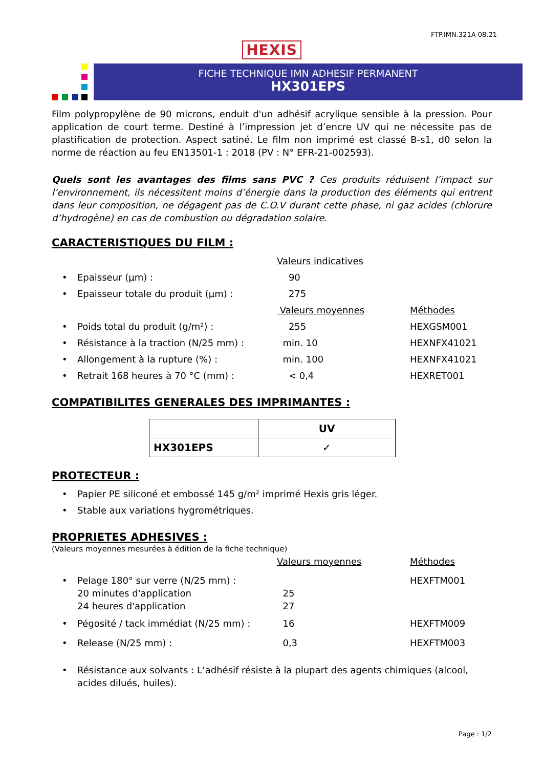FTP.IMN.321A 08.21
HEXIS
FICHE TECHNIQUE IMN ADHESIF PERMANENT
HX301EPS
Film polypropylène de 90 microns, enduit d'un adhésif acrylique sensible à la pression. Pour application de court terme. Destiné à l’impression jet d’encre UV qui ne nécessite pas de plastification de protection. Aspect satiné. Le film non imprimé est classé B-s1, d0 selon la norme de réaction au feu EN13501-1 : 2018 (PV : N° EFR-21-002593).
Quels sont les avantages des films sans PVC ? Ces produits réduisent l’impact sur l’environnement, ils nécessitent moins d’énergie dans la production des éléments qui entrent dans leur composition, ne dégagent pas de C.O.V durant cette phase, ni gaz acides (chlorure d’hydrogène) en cas de combustion ou dégradation solaire.
CARACTERISTIQUES DU FILM :
Valeurs indicatives
• Epaisseur (µm) : 90
• Epaisseur totale du produit (µm) : 275
Valeurs moyennes Méthodes
• Poids total du produit (g/m²) : 255 HEXGSM001
• Résistance à la traction (N/25 mm) :
min. 10 HEXNFX41021
• Allongement à la rupture (%) : min. 100 HEXNFX41021
• Retrait 168 heures à 70 °C (mm) : < 0,4 HEXRET001
COMPATIBILITES GENERALES DES IMPRIMANTES :
| | UV |
| --- | --- |
| HX301EPS | ✓ |
PROTECTEUR :
• Papier PE siliconé et embossé 145 g/m² imprimé Hexis gris léger.
• Stable aux variations hygrométriques.
PROPRIETES ADHESIVES :
(Valeurs moyennes mesurées à édition de la fiche technique)
Valeurs moyennes Méthodes
• Pelage 180° sur verre (N/25 mm) :
20 minutes d'application
24 heures d'application
25
27
HEXFTM001
• Pégosité / tack immédiat (N/25 mm) :
16 HEXFTM009
• Release (N/25 mm) : 0,3 HEXFTM003
• Résistance aux solvants : L’adhésif résiste à la plupart des agents chimiques (alcool, acides dilués, huiles).
Page : 1/2